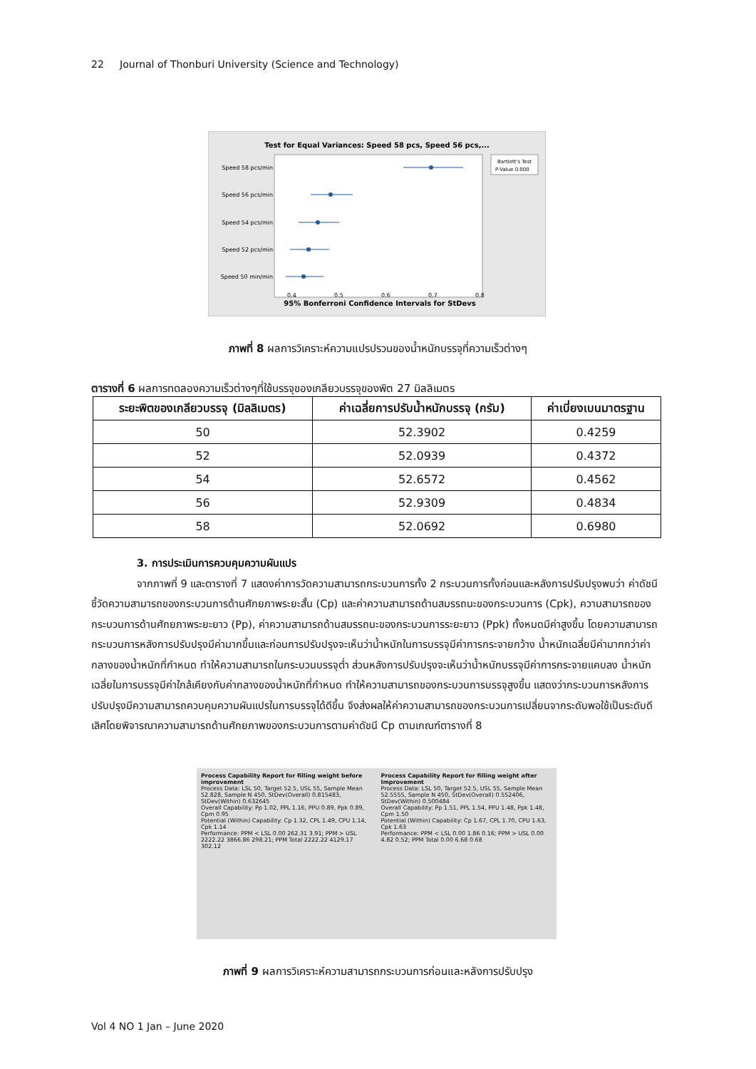22 Journal of Thonburi University (Science and Technology)
Test for Equal Variances: Speed 58 pcs, Speed 56 pcs,...
Bartlett's Test
P-Value 0.000
Speed 58 pcs/min
Speed 56 pcs/min
Speed 54 pcs/min
Speed 52 pcs/min
Speed 50 min/min
0.4
0.5
0.6
0.7
0.8
95% Bonferroni Confidence Intervals for StDevs
ภาพที่ 8 ผลการวิเคราะห์ความแปรปรวนของน้ำหนักบรรจุที่ความเร็วต่างๆ
ตารางที่ 6 ผลการทดลองความเร็วต่างๆที่ใช้บรรจุของเกลียวบรรจุของพิต 27 มิลลิเมตร
| ระยะพิตของเกลียวบรรจุ (มิลลิเมตร) | ค่าเฉลี่ยการปรับน้ำหนักบรรจุ (กรัม) | ค่าเบี่ยงเบนมาตรฐาน |
| --- | --- | --- |
| 50 | 52.3902 | 0.4259 |
| 52 | 52.0939 | 0.4372 |
| 54 | 52.6572 | 0.4562 |
| 56 | 52.9309 | 0.4834 |
| 58 | 52.0692 | 0.6980 |
3. การประเมินการควบคุมความผันแปร
จากภาพที่ 9 และตารางที่ 7 แสดงค่าการวัดความสามารถกระบวนการทั้ง 2 กระบวนการทั้งก่อนและหลังการปรับปรุงพบว่า ค่าดัชนีชี้วัดความสามารถของกระบวนการด้านศักยภาพระยะสั้น (Cp) และค่าความสามารถด้านสมรรถนะของกระบวนการ (Cpk), ความสามารถของกระบวนการด้านศักยภาพระยะยาว (Pp), ค่าความสามารถด้านสมรรถนะของกระบวนการระยะยาว (Ppk) ทั้งหมดมีค่าสูงขึ้น โดยความสามารถกระบวนการหลังการปรับปรุงมีค่ามากขึ้นและก่อนการปรับปรุงจะเห็นว่าน้ำหนักในการบรรจุมีค่าการกระจายกว้าง น้ำหนักเฉลี่ยมีค่ามากกว่าค่ากลางของน้ำหนักที่กำหนด ทำให้ความสามารถในกระบวนบรรจุต่ำ ส่วนหลังการปรับปรุงจะเห็นว่าน้ำหนักบรรจุมีค่าการกระจายแคบลง น้ำหนักเฉลี่ยในการบรรจุมีค่าใกล้เคียงกับค่ากลางของน้ำหนักที่กำหนด ทำให้ความสามารถของกระบวนการบรรจุสูงขึ้น แสดงว่ากระบวนการหลังการปรับปรุงมีความสามารถควบคุมความผันแปรในการบรรจุได้ดีขึ้น จึงส่งผลให้ค่าความสามารถของกระบวนการเปลี่ยนจากระดับพอใช้เป็นระดับดีเลิศโดยพิจารณาความสามารถด้านศักยภาพของกระบวนการตามค่าดัชนี Cp ตามเกณฑ์ตารางที่ 8
Process Capability Report for filling weight before improvement
Process Data: LSL 50, Target 52.5, USL 55, Sample Mean 52.828, Sample N 450, StDev(Overall) 0.815483, StDev(Within) 0.632645
Overall Capability: Pp 1.02, PPL 1.16, PPU 0.89, Ppk 0.89, Cpm 0.95
Potential (Within) Capability: Cp 1.32, CPL 1.49, CPU 1.14, Cpk 1.14
Performance: PPM < LSL 0.00 262.31 3.91; PPM > USL 2222.22 3866.86 298.21; PPM Total 2222.22 4129.17 302.12
Process Capability Report for filling weight after Improvement
Process Data: LSL 50, Target 52.5, USL 55, Sample Mean 52.5555, Sample N 450, StDev(Overall) 0.552406, StDev(Within) 0.500484
Overall Capability: Pp 1.51, PPL 1.54, PPU 1.48, Ppk 1.48, Cpm 1.50
Potential (Within) Capability: Cp 1.67, CPL 1.70, CPU 1.63, Cpk 1.63
Performance: PPM < LSL 0.00 1.86 0.16; PPM > USL 0.00 4.82 0.52; PPM Total 0.00 6.68 0.68
ภาพที่ 9 ผลการวิเคราะห์ความสามารถกระบวนการก่อนและหลังการปรับปรุง
Vol 4 NO 1 Jan – June 2020